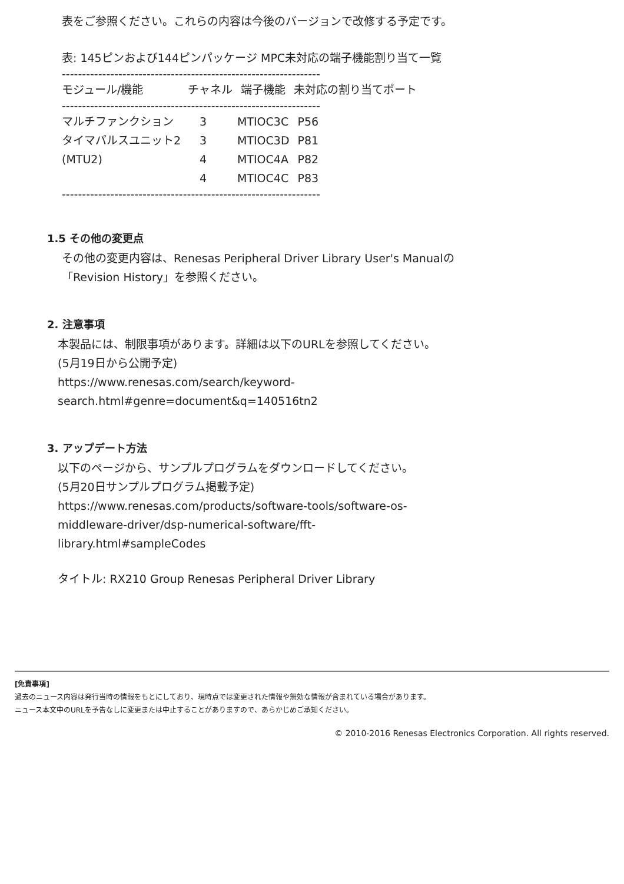表をご参照ください。これらの内容は今後のバージョンで改修する予定です。
表: 145ピンおよび144ピンパッケージ MPC未対応の端子機能割り当て一覧
----------------------------------------------------------------
| モジュール/機能 | チャネル | 端子機能 | 未対応の割り当てポート |
| --- | --- | --- | --- |
----------------------------------------------------------------
| マルチファンクション | 3 | MTIOC3C | P56 |
| タイマパルスユニット2 | 3 | MTIOC3D | P81 |
| (MTU2) | 4 | MTIOC4A | P82 |
| | 4 | MTIOC4C | P83 |
----------------------------------------------------------------
1.5 その他の変更点
その他の変更内容は、Renesas Peripheral Driver Library User's Manualの
「Revision History」を参照ください。
2. 注意事項
本製品には、制限事項があります。詳細は以下のURLを参照してください。
(5月19日から公開予定)
https://www.renesas.com/search/keyword-
search.html#genre=document&q=140516tn2
3. アップデート方法
以下のページから、サンプルプログラムをダウンロードしてください。
(5月20日サンプルプログラム掲載予定)
https://www.renesas.com/products/software-tools/software-os-
middleware-driver/dsp-numerical-software/fft-
library.html#sampleCodes
タイトル: RX210 Group Renesas Peripheral Driver Library
[免責事項]
過去のニュース内容は発行当時の情報をもとにしており、現時点では変更された情報や無効な情報が含まれている場合があります。
ニュース本文中のURLを予告なしに変更または中止することがありますので、あらかじめご承知ください。
© 2010-2016 Renesas Electronics Corporation. All rights reserved.